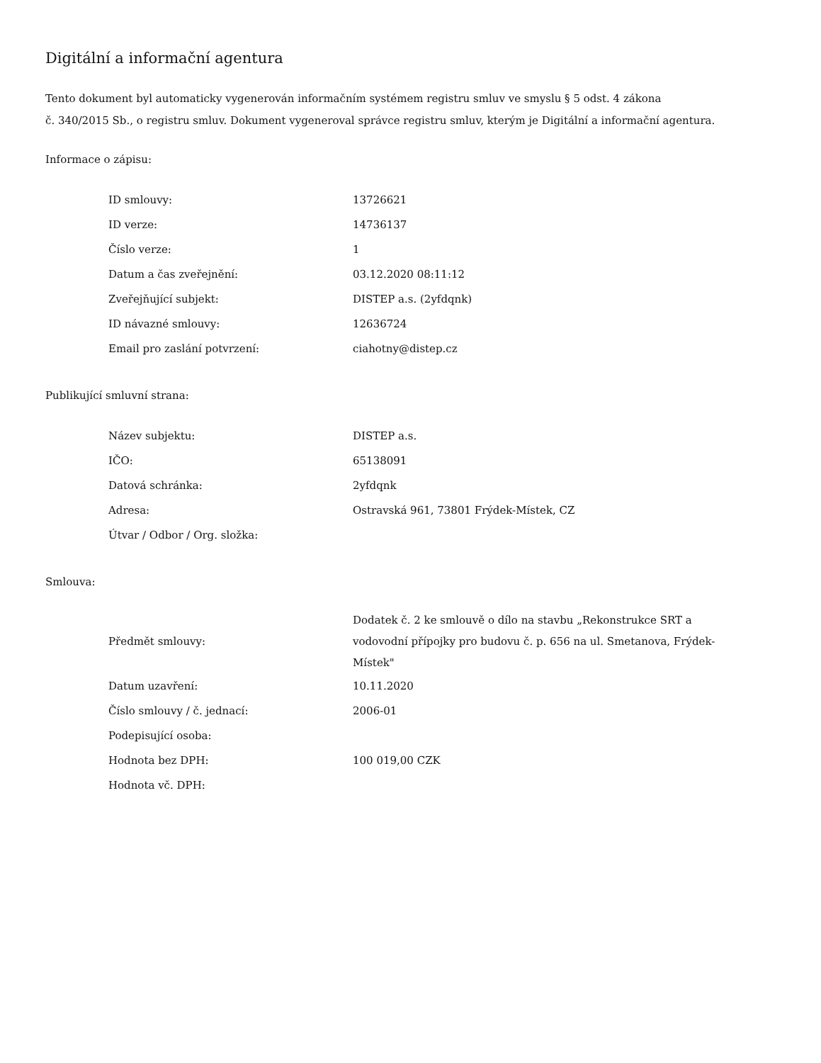Digitální a informační agentura
Tento dokument byl automaticky vygenerován informačním systémem registru smluv ve smyslu § 5 odst. 4 zákona
č. 340/2015 Sb., o registru smluv. Dokument vygeneroval správce registru smluv, kterým je Digitální a informační agentura.
Informace o zápisu:
| ID smlouvy: | 13726621 |
| ID verze: | 14736137 |
| Číslo verze: | 1 |
| Datum a čas zveřejnění: | 03.12.2020 08:11:12 |
| Zveřejňující subjekt: | DISTEP a.s. (2yfdqnk) |
| ID návazné smlouvy: | 12636724 |
| Email pro zaslání potvrzení: | ciahotny@distep.cz |
Publikující smluvní strana:
| Název subjektu: | DISTEP a.s. |
| IČO: | 65138091 |
| Datová schránka: | 2yfdqnk |
| Adresa: | Ostravská 961, 73801 Frýdek-Místek, CZ |
| Útvar / Odbor / Org. složka: | |
Smlouva:
| Předmět smlouvy: | Dodatek č. 2 ke smlouvě o dílo na stavbu „Rekonstrukce SRT a vodovodní přípojky pro budovu č. p. 656 na ul. Smetanova, Frýdek-Místek" |
| Datum uzavření: | 10.11.2020 |
| Číslo smlouvy / č. jednací: | 2006-01 |
| Podepisující osoba: | |
| Hodnota bez DPH: | 100 019,00 CZK |
| Hodnota vč. DPH: | |